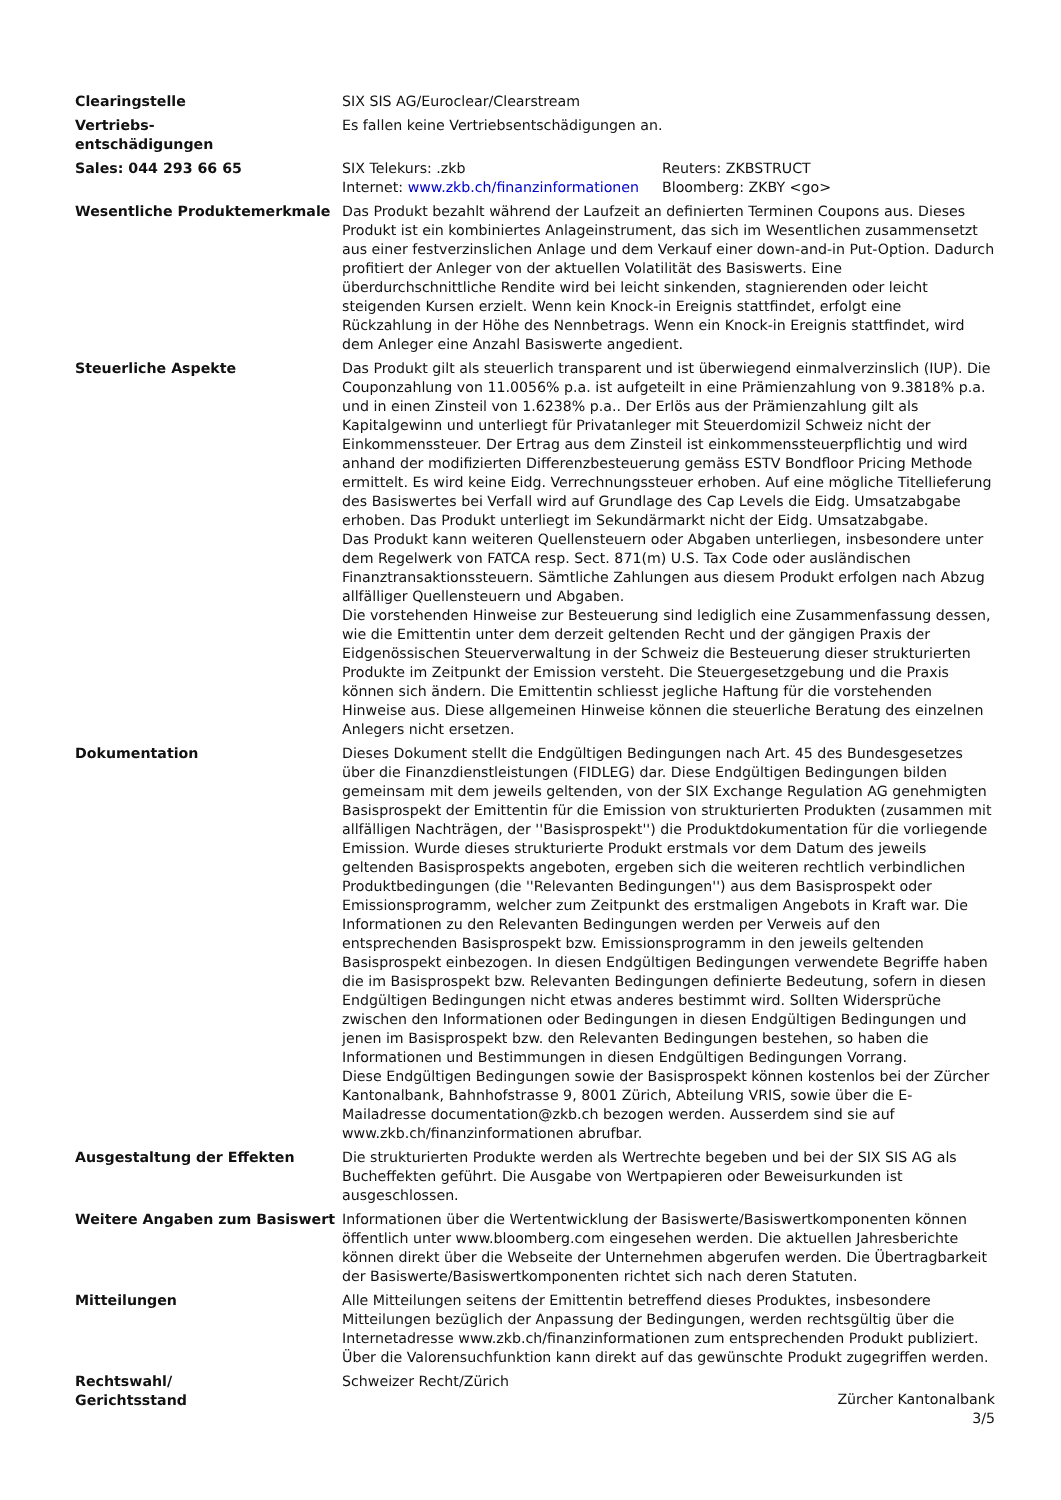| Clearingstelle | SIX SIS AG/Euroclear/Clearstream |
| Vertriebs- entschädigungen | Es fallen keine Vertriebsentschädigungen an. |
| Sales: 044 293 66 65 | / SIX Telekurs: .zkb Internet: www.zkb.ch/finanzinformationen / Reuters: ZKBSTRUCT Bloomberg: ZKBY <go> / |
| Wesentliche Produktemerkmale | Das Produkt bezahlt während der Laufzeit an definierten Terminen Coupons aus. Dieses Produkt ist ein kombiniertes Anlageinstrument, das sich im Wesentlichen zusammensetzt aus einer festverzinslichen Anlage und dem Verkauf einer down-and-in Put-Option. Dadurch profitiert der Anleger von der aktuellen Volatilität des Basiswerts. Eine überdurchschnittliche Rendite wird bei leicht sinkenden, stagnierenden oder leicht steigenden Kursen erzielt. Wenn kein Knock-in Ereignis stattfindet, erfolgt eine Rückzahlung in der Höhe des Nennbetrags. Wenn ein Knock-in Ereignis stattfindet, wird dem Anleger eine Anzahl Basiswerte angedient. |
| Steuerliche Aspekte | Das Produkt gilt als steuerlich transparent und ist überwiegend einmalverzinslich (IUP). Die Couponzahlung von 11.0056% p.a. ist aufgeteilt in eine Prämienzahlung von 9.3818% p.a. und in einen Zinsteil von 1.6238% p.a.. Der Erlös aus der Prämienzahlung gilt als Kapitalgewinn und unterliegt für Privatanleger mit Steuerdomizil Schweiz nicht der Einkommenssteuer. Der Ertrag aus dem Zinsteil ist einkommenssteuerpflichtig und wird anhand der modifizierten Differenzbesteuerung gemäss ESTV Bondfloor Pricing Methode ermittelt. Es wird keine Eidg. Verrechnungssteuer erhoben. Auf eine mögliche Titellieferung des Basiswertes bei Verfall wird auf Grundlage des Cap Levels die Eidg. Umsatzabgabe erhoben. Das Produkt unterliegt im Sekundärmarkt nicht der Eidg. Umsatzabgabe. Das Produkt kann weiteren Quellensteuern oder Abgaben unterliegen, insbesondere unter dem Regelwerk von FATCA resp. Sect. 871(m) U.S. Tax Code oder ausländischen Finanztransaktionssteuern. Sämtliche Zahlungen aus diesem Produkt erfolgen nach Abzug allfälliger Quellensteuern und Abgaben. Die vorstehenden Hinweise zur Besteuerung sind lediglich eine Zusammenfassung dessen, wie die Emittentin unter dem derzeit geltenden Recht und der gängigen Praxis der Eidgenössischen Steuerverwaltung in der Schweiz die Besteuerung dieser strukturierten Produkte im Zeitpunkt der Emission versteht. Die Steuergesetzgebung und die Praxis können sich ändern. Die Emittentin schliesst jegliche Haftung für die vorstehenden Hinweise aus. Diese allgemeinen Hinweise können die steuerliche Beratung des einzelnen Anlegers nicht ersetzen. |
| Dokumentation | Dieses Dokument stellt die Endgültigen Bedingungen nach Art. 45 des Bundesgesetzes über die Finanzdienstleistungen (FIDLEG) dar. Diese Endgültigen Bedingungen bilden gemeinsam mit dem jeweils geltenden, von der SIX Exchange Regulation AG genehmigten Basisprospekt der Emittentin für die Emission von strukturierten Produkten (zusammen mit allfälligen Nachträgen, der ''Basisprospekt'') die Produktdokumentation für die vorliegende Emission. Wurde dieses strukturierte Produkt erstmals vor dem Datum des jeweils geltenden Basisprospekts angeboten, ergeben sich die weiteren rechtlich verbindlichen Produktbedingungen (die ''Relevanten Bedingungen'') aus dem Basisprospekt oder Emissionsprogramm, welcher zum Zeitpunkt des erstmaligen Angebots in Kraft war. Die Informationen zu den Relevanten Bedingungen werden per Verweis auf den entsprechenden Basisprospekt bzw. Emissionsprogramm in den jeweils geltenden Basisprospekt einbezogen. In diesen Endgültigen Bedingungen verwendete Begriffe haben die im Basisprospekt bzw. Relevanten Bedingungen definierte Bedeutung, sofern in diesen Endgültigen Bedingungen nicht etwas anderes bestimmt wird. Sollten Widersprüche zwischen den Informationen oder Bedingungen in diesen Endgültigen Bedingungen und jenen im Basisprospekt bzw. den Relevanten Bedingungen bestehen, so haben die Informationen und Bestimmungen in diesen Endgültigen Bedingungen Vorrang. Diese Endgültigen Bedingungen sowie der Basisprospekt können kostenlos bei der Zürcher Kantonalbank, Bahnhofstrasse 9, 8001 Zürich, Abteilung VRIS, sowie über die E-Mailadresse documentation@zkb.ch bezogen werden. Ausserdem sind sie auf www.zkb.ch/finanzinformationen abrufbar. |
| Ausgestaltung der Effekten | Die strukturierten Produkte werden als Wertrechte begeben und bei der SIX SIS AG als Bucheffekten geführt. Die Ausgabe von Wertpapieren oder Beweisurkunden ist ausgeschlossen. |
| Weitere Angaben zum Basiswert | Informationen über die Wertentwicklung der Basiswerte/Basiswertkomponenten können öffentlich unter www.bloomberg.com eingesehen werden. Die aktuellen Jahresberichte können direkt über die Webseite der Unternehmen abgerufen werden. Die Übertragbarkeit der Basiswerte/Basiswertkomponenten richtet sich nach deren Statuten. |
| Mitteilungen | Alle Mitteilungen seitens der Emittentin betreffend dieses Produktes, insbesondere Mitteilungen bezüglich der Anpassung der Bedingungen, werden rechtsgültig über die Internetadresse www.zkb.ch/finanzinformationen zum entsprechenden Produkt publiziert. Über die Valorensuchfunktion kann direkt auf das gewünschte Produkt zugegriffen werden. |
| Rechtswahl/ Gerichtsstand | Schweizer Recht/Zürich |
Zürcher Kantonalbank
3/5